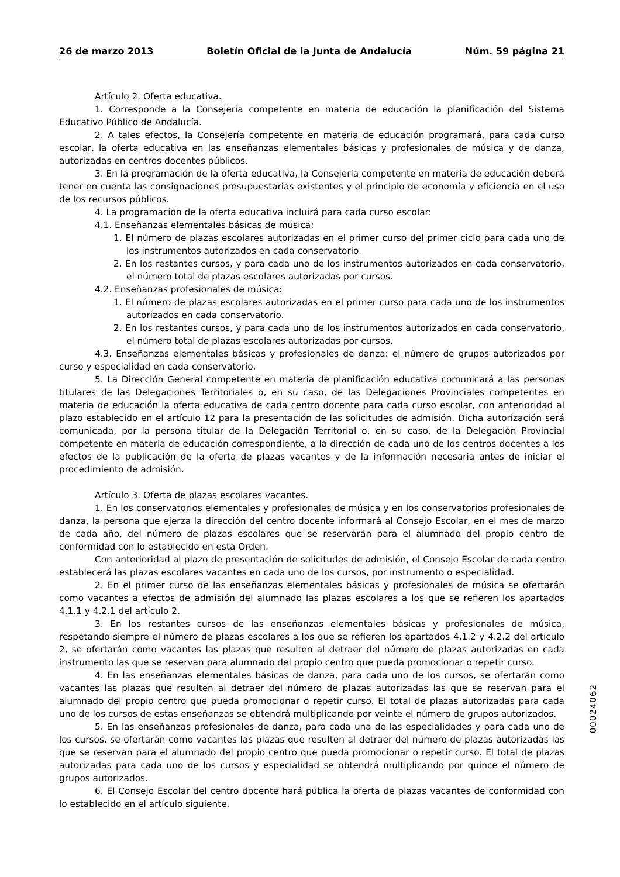26 de marzo 2013 Boletín Oficial de la Junta de Andalucía Núm. 59 página 21
Artículo 2. Oferta educativa.
1. Corresponde a la Consejería competente en materia de educación la planificación del Sistema Educativo Público de Andalucía.
2. A tales efectos, la Consejería competente en materia de educación programará, para cada curso escolar, la oferta educativa en las enseñanzas elementales básicas y profesionales de música y de danza, autorizadas en centros docentes públicos.
3. En la programación de la oferta educativa, la Consejería competente en materia de educación deberá tener en cuenta las consignaciones presupuestarias existentes y el principio de economía y eficiencia en el uso de los recursos públicos.
4. La programación de la oferta educativa incluirá para cada curso escolar:
4.1. Enseñanzas elementales básicas de música:
1. El número de plazas escolares autorizadas en el primer curso del primer ciclo para cada uno de los instrumentos autorizados en cada conservatorio.
2. En los restantes cursos, y para cada uno de los instrumentos autorizados en cada conservatorio, el número total de plazas escolares autorizadas por cursos.
4.2. Enseñanzas profesionales de música:
1. El número de plazas escolares autorizadas en el primer curso para cada uno de los instrumentos autorizados en cada conservatorio.
2. En los restantes cursos, y para cada uno de los instrumentos autorizados en cada conservatorio, el número total de plazas escolares autorizadas por cursos.
4.3. Enseñanzas elementales básicas y profesionales de danza: el número de grupos autorizados por curso y especialidad en cada conservatorio.
5. La Dirección General competente en materia de planificación educativa comunicará a las personas titulares de las Delegaciones Territoriales o, en su caso, de las Delegaciones Provinciales competentes en materia de educación la oferta educativa de cada centro docente para cada curso escolar, con anterioridad al plazo establecido en el artículo 12 para la presentación de las solicitudes de admisión. Dicha autorización será comunicada, por la persona titular de la Delegación Territorial o, en su caso, de la Delegación Provincial competente en materia de educación correspondiente, a la dirección de cada uno de los centros docentes a los efectos de la publicación de la oferta de plazas vacantes y de la información necesaria antes de iniciar el procedimiento de admisión.
Artículo 3. Oferta de plazas escolares vacantes.
1. En los conservatorios elementales y profesionales de música y en los conservatorios profesionales de danza, la persona que ejerza la dirección del centro docente informará al Consejo Escolar, en el mes de marzo de cada año, del número de plazas escolares que se reservarán para el alumnado del propio centro de conformidad con lo establecido en esta Orden.
Con anterioridad al plazo de presentación de solicitudes de admisión, el Consejo Escolar de cada centro establecerá las plazas escolares vacantes en cada uno de los cursos, por instrumento o especialidad.
2. En el primer curso de las enseñanzas elementales básicas y profesionales de música se ofertarán como vacantes a efectos de admisión del alumnado las plazas escolares a los que se refieren los apartados 4.1.1 y 4.2.1 del artículo 2.
3. En los restantes cursos de las enseñanzas elementales básicas y profesionales de música, respetando siempre el número de plazas escolares a los que se refieren los apartados 4.1.2 y 4.2.2 del artículo 2, se ofertarán como vacantes las plazas que resulten al detraer del número de plazas autorizadas en cada instrumento las que se reservan para alumnado del propio centro que pueda promocionar o repetir curso.
4. En las enseñanzas elementales básicas de danza, para cada uno de los cursos, se ofertarán como vacantes las plazas que resulten al detraer del número de plazas autorizadas las que se reservan para el alumnado del propio centro que pueda promocionar o repetir curso. El total de plazas autorizadas para cada uno de los cursos de estas enseñanzas se obtendrá multiplicando por veinte el número de grupos autorizados.
5. En las enseñanzas profesionales de danza, para cada una de las especialidades y para cada uno de los cursos, se ofertarán como vacantes las plazas que resulten al detraer del número de plazas autorizadas las que se reservan para el alumnado del propio centro que pueda promocionar o repetir curso. El total de plazas autorizadas para cada uno de los cursos y especialidad se obtendrá multiplicando por quince el número de grupos autorizados.
6. El Consejo Escolar del centro docente hará pública la oferta de plazas vacantes de conformidad con lo establecido en el artículo siguiente.
00024062